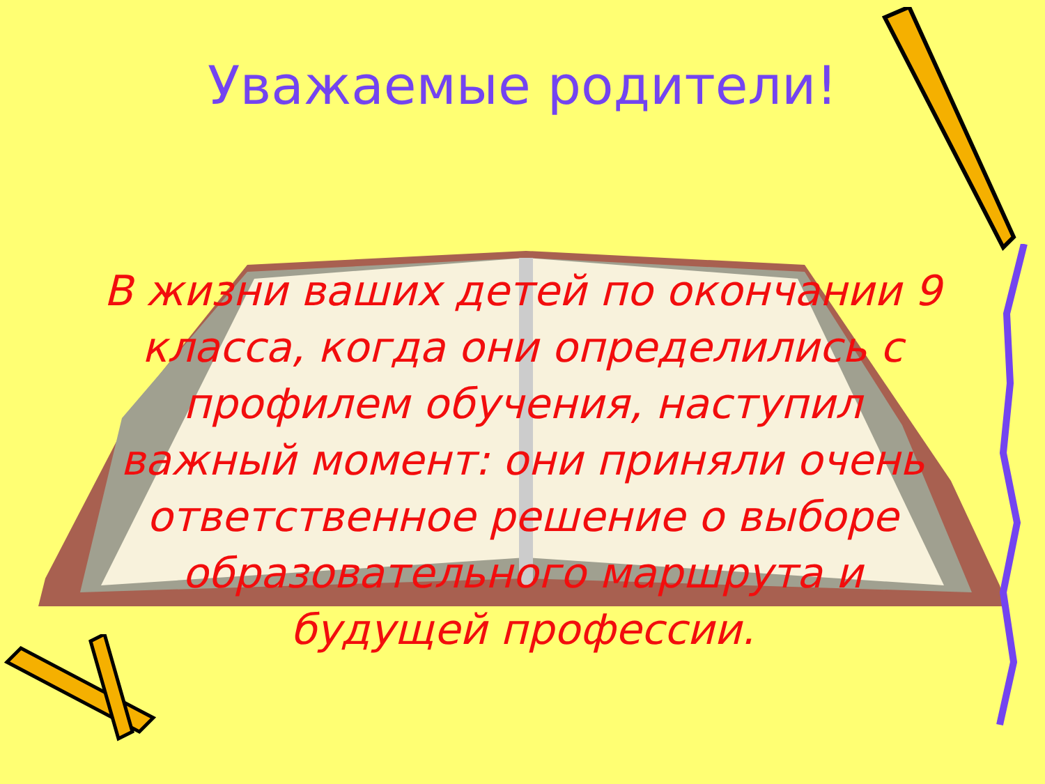Уважаемые родители!
В жизни ваших детей по окончании 9 класса, когда они определились с профилем обучения, наступил важный момент: они приняли очень ответственное решение о выборе образовательного маршрута и будущей профессии.